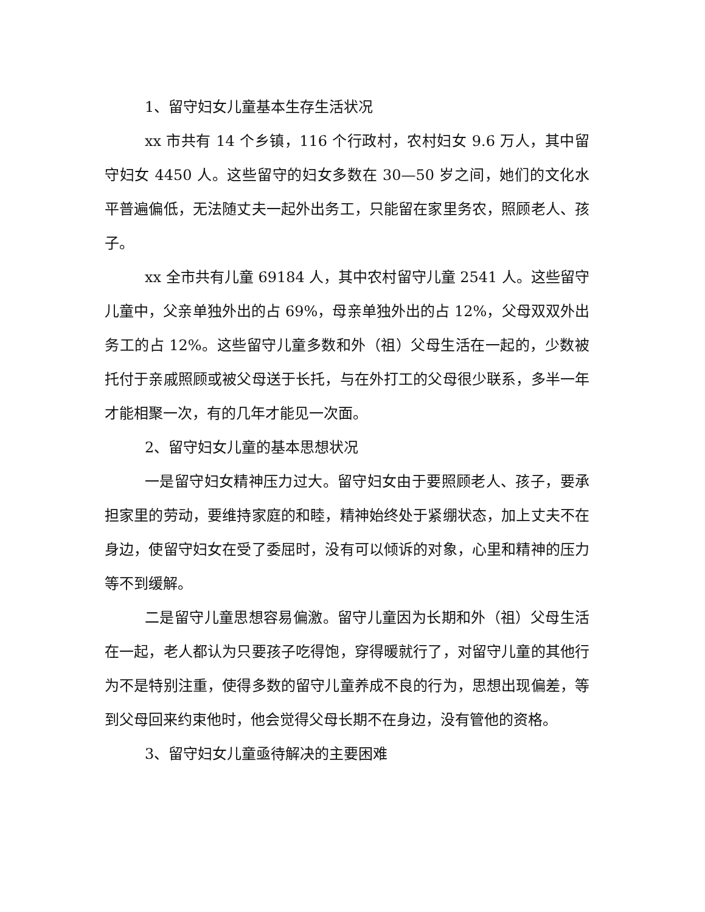1、留守妇女儿童基本生存生活状况
xx 市共有 14 个乡镇，116 个行政村，农村妇女 9.6 万人，其中留守妇女 4450 人。这些留守的妇女多数在 30—50 岁之间，她们的文化水平普遍偏低，无法随丈夫一起外出务工，只能留在家里务农，照顾老人、孩子。
xx 全市共有儿童 69184 人，其中农村留守儿童 2541 人。这些留守儿童中，父亲单独外出的占 69%，母亲单独外出的占 12%，父母双双外出务工的占 12%。这些留守儿童多数和外（祖）父母生活在一起的，少数被托付于亲戚照顾或被父母送于长托，与在外打工的父母很少联系，多半一年才能相聚一次，有的几年才能见一次面。
2、留守妇女儿童的基本思想状况
一是留守妇女精神压力过大。留守妇女由于要照顾老人、孩子，要承担家里的劳动，要维持家庭的和睦，精神始终处于紧绷状态，加上丈夫不在身边，使留守妇女在受了委屈时，没有可以倾诉的对象，心里和精神的压力等不到缓解。
二是留守儿童思想容易偏激。留守儿童因为长期和外（祖）父母生活在一起，老人都认为只要孩子吃得饱，穿得暖就行了，对留守儿童的其他行为不是特别注重，使得多数的留守儿童养成不良的行为，思想出现偏差，等到父母回来约束他时，他会觉得父母长期不在身边，没有管他的资格。
3、留守妇女儿童亟待解决的主要困难